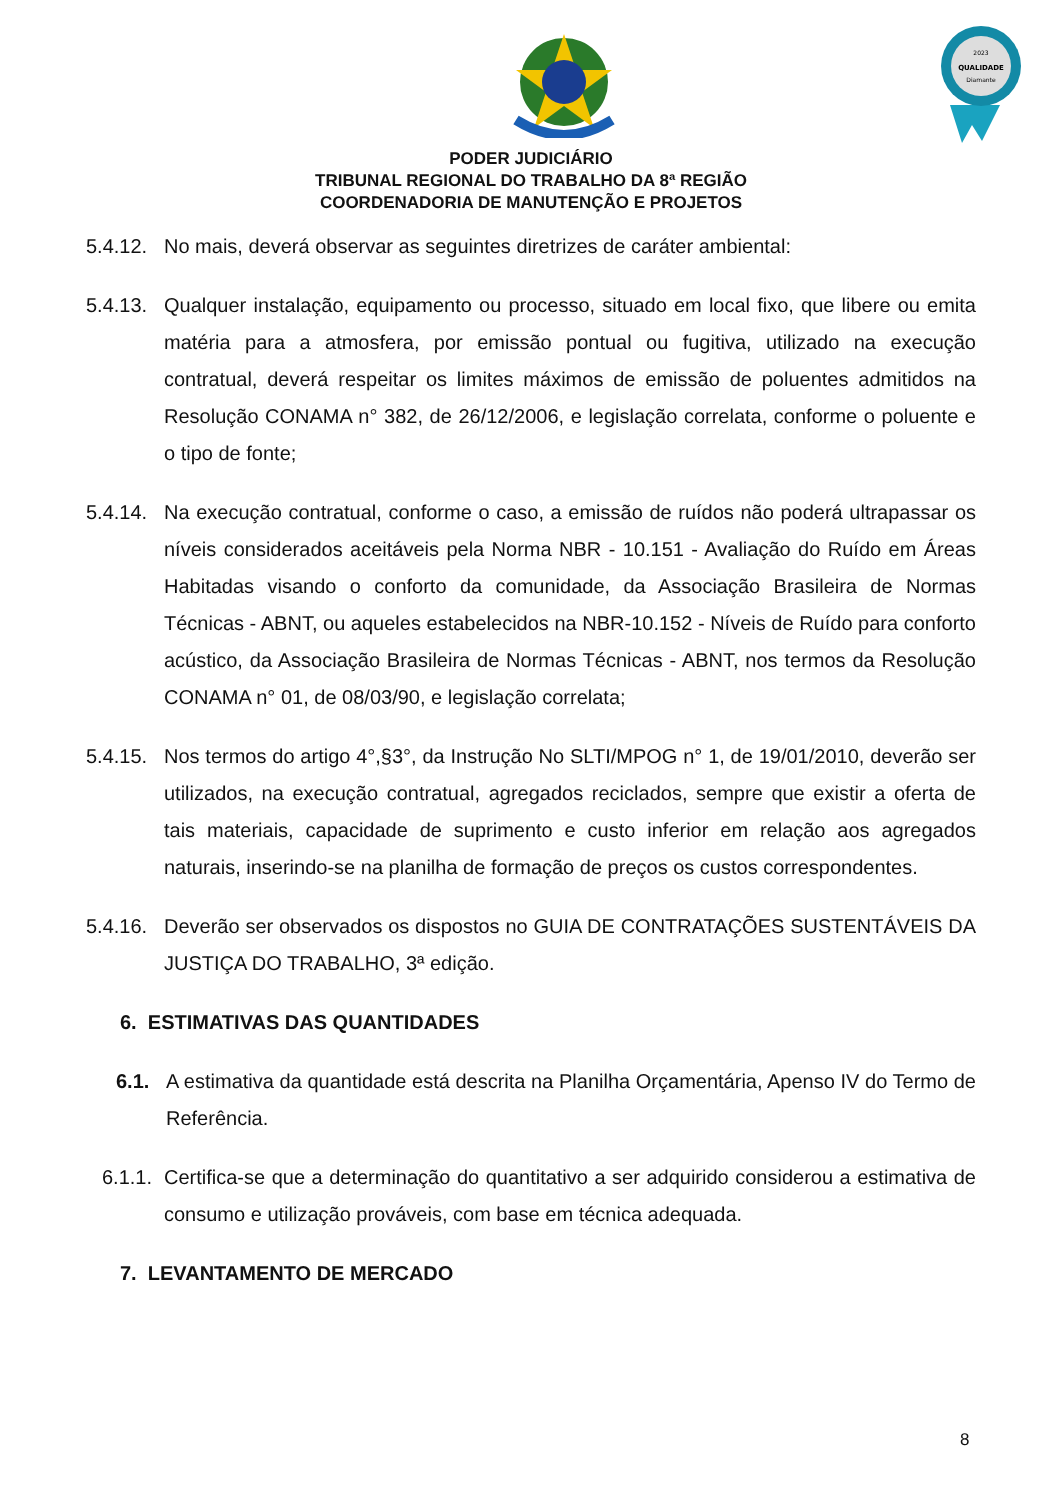2023
QUALIDADE
Diamante
PODER JUDICIÁRIO
TRIBUNAL REGIONAL DO TRABALHO DA 8ª REGIÃO
COORDENADORIA DE MANUTENÇÃO E PROJETOS
5.4.12. No mais, deverá observar as seguintes diretrizes de caráter ambiental:
5.4.13. Qualquer instalação, equipamento ou processo, situado em local fixo, que libere ou emita matéria para a atmosfera, por emissão pontual ou fugitiva, utilizado na execução contratual, deverá respeitar os limites máximos de emissão de poluentes admitidos na Resolução CONAMA n° 382, de 26/12/2006, e legislação correlata, conforme o poluente e o tipo de fonte;
5.4.14. Na execução contratual, conforme o caso, a emissão de ruídos não poderá ultrapassar os níveis considerados aceitáveis pela Norma NBR - 10.151 - Avaliação do Ruído em Áreas Habitadas visando o conforto da comunidade, da Associação Brasileira de Normas Técnicas - ABNT, ou aqueles estabelecidos na NBR-10.152 - Níveis de Ruído para conforto acústico, da Associação Brasileira de Normas Técnicas - ABNT, nos termos da Resolução CONAMA n° 01, de 08/03/90, e legislação correlata;
5.4.15. Nos termos do artigo 4°,§3°, da Instrução No SLTI/MPOG n° 1, de 19/01/2010, deverão ser utilizados, na execução contratual, agregados reciclados, sempre que existir a oferta de tais materiais, capacidade de suprimento e custo inferior em relação aos agregados naturais, inserindo-se na planilha de formação de preços os custos correspondentes.
5.4.16. Deverão ser observados os dispostos no GUIA DE CONTRATAÇÕES SUSTENTÁVEIS DA JUSTIÇA DO TRABALHO, 3ª edição.
6. ESTIMATIVAS DAS QUANTIDADES
6.1. A estimativa da quantidade está descrita na Planilha Orçamentária, Apenso IV do Termo de Referência.
6.1.1. Certifica-se que a determinação do quantitativo a ser adquirido considerou a estimativa de consumo e utilização prováveis, com base em técnica adequada.
7. LEVANTAMENTO DE MERCADO
8